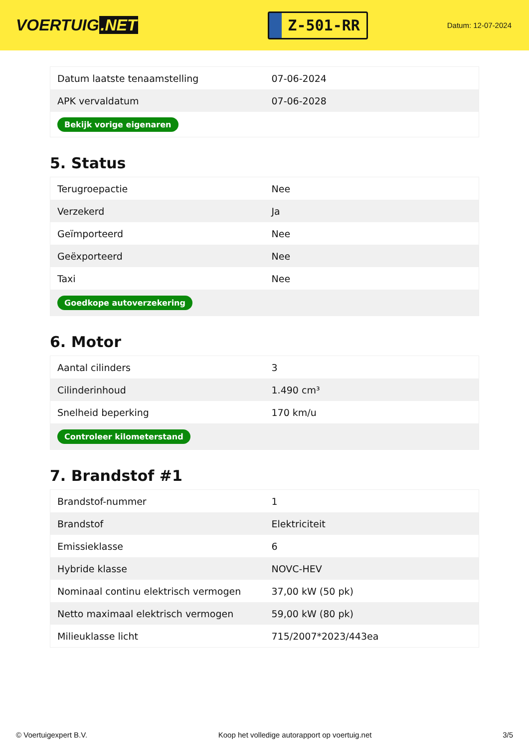VOERTUIG.NET
Z-501-RR
Datum: 12-07-2024
| Datum laatste tenaamstelling | 07-06-2024 |
| APK vervaldatum | 07-06-2028 |
| Bekijk vorige eigenaren | |
5. Status
| Terugroepactie | Nee |
| Verzekerd | Ja |
| Geïmporteerd | Nee |
| Geëxporteerd | Nee |
| Taxi | Nee |
| Goedkope autoverzekering | |
6. Motor
| Aantal cilinders | 3 |
| Cilinderinhoud | 1.490 cm³ |
| Snelheid beperking | 170 km/u |
| Controleer kilometerstand | |
7. Brandstof #1
| Brandstof-nummer | 1 |
| Brandstof | Elektriciteit |
| Emissieklasse | 6 |
| Hybride klasse | NOVC-HEV |
| Nominaal continu elektrisch vermogen | 37,00 kW (50 pk) |
| Netto maximaal elektrisch vermogen | 59,00 kW (80 pk) |
| Milieuklasse licht | 715/2007*2023/443ea |
© Voertuigexpert B.V. Koop het volledige autorapport op voertuig.net 3/5